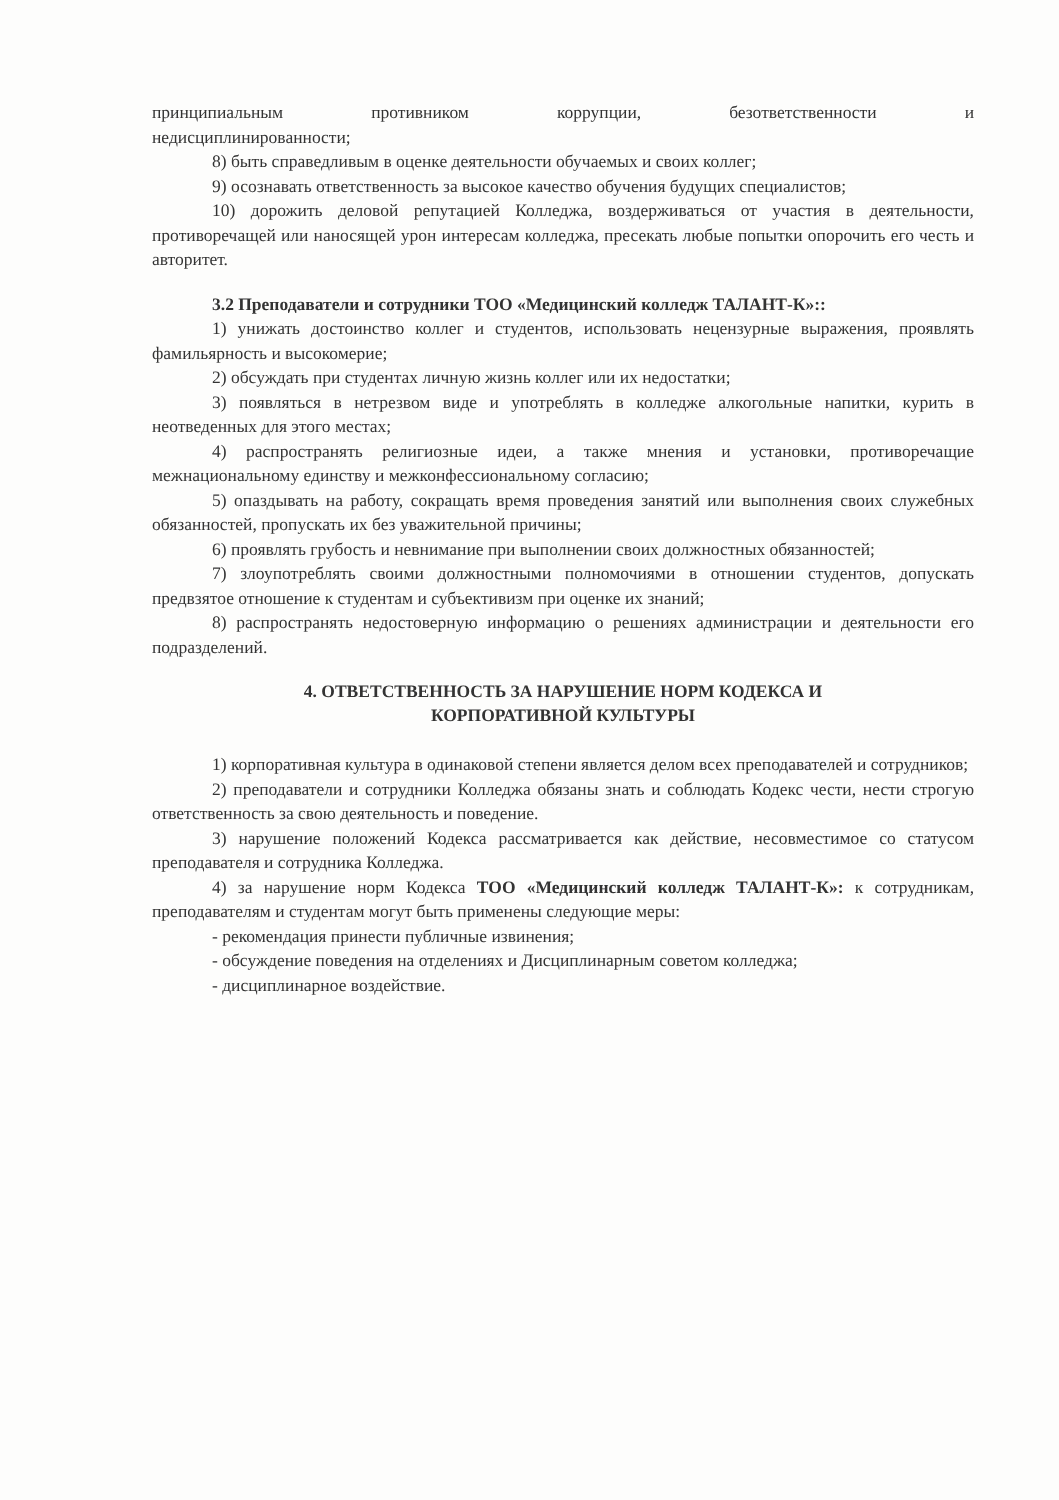принципиальным противником коррупции, безответственности и
недисциплинированности;
8) быть справедливым в оценке деятельности обучаемых и своих коллег;
9) осознавать ответственность за высокое качество обучения будущих специалистов;
10) дорожить деловой репутацией Колледжа, воздерживаться от участия в деятельности, противоречащей или наносящей урон интересам колледжа, пресекать любые попытки опорочить его честь и авторитет.
3.2 Преподаватели и сотрудники ТОО «Медицинский колледж ТАЛАНТ-К»::
1) унижать достоинство коллег и студентов, использовать нецензурные выражения, проявлять фамильярность и высокомерие;
2) обсуждать при студентах личную жизнь коллег или их недостатки;
3) появляться в нетрезвом виде и употреблять в колледже алкогольные напитки, курить в неотведенных для этого местах;
4) распространять религиозные идеи, а также мнения и установки, противоречащие межнациональному единству и межконфессиональному согласию;
5) опаздывать на работу, сокращать время проведения занятий или выполнения своих служебных обязанностей, пропускать их без уважительной причины;
6) проявлять грубость и невнимание при выполнении своих должностных обязанностей;
7) злоупотреблять своими должностными полномочиями в отношении студентов, допускать предвзятое отношение к студентам и субъективизм при оценке их знаний;
8) распространять недостоверную информацию о решениях администрации и деятельности его подразделений.
4. ОТВЕТСТВЕННОСТЬ ЗА НАРУШЕНИЕ НОРМ КОДЕКСА И
КОРПОРАТИВНОЙ КУЛЬТУРЫ
1) корпоративная культура в одинаковой степени является делом всех преподавателей и сотрудников;
2) преподаватели и сотрудники Колледжа обязаны знать и соблюдать Кодекс чести, нести строгую ответственность за свою деятельность и поведение.
3) нарушение положений Кодекса рассматривается как действие, несовместимое со статусом преподавателя и сотрудника Колледжа.
4) за нарушение норм Кодекса ТОО «Медицинский колледж ТАЛАНТ-К»: к сотрудникам, преподавателям и студентам могут быть применены следующие меры:
- рекомендация принести публичные извинения;
- обсуждение поведения на отделениях и Дисциплинарным советом колледжа;
- дисциплинарное воздействие.